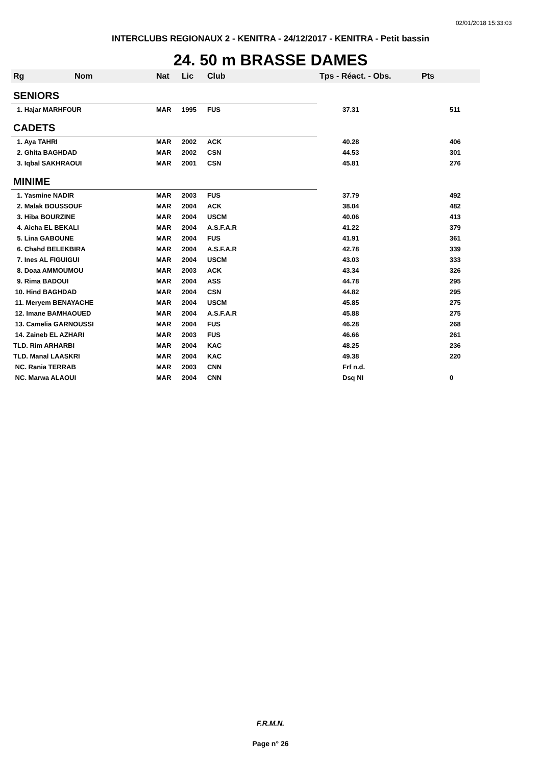02/01/2018 15:33:03
INTERCLUBS REGIONAUX 2 - KENITRA - 24/12/2017 - KENITRA - Petit bassin
24. 50 m BRASSE DAMES
| Rg | Nom | Nat | Lic | Club | Tps - Réact. - Obs. | Pts |
| --- | --- | --- | --- | --- | --- | --- |
| SENIORS | | | | | | |
| 1. Hajar MARHFOUR | | MAR | 1995 | FUS | 37.31 | 511 |
| CADETS | | | | | | |
| 1. Aya TAHRI | | MAR | 2002 | ACK | 40.28 | 406 |
| 2. Ghita BAGHDAD | | MAR | 2002 | CSN | 44.53 | 301 |
| 3. Iqbal SAKHRAOUI | | MAR | 2001 | CSN | 45.81 | 276 |
| MINIME | | | | | | |
| 1. Yasmine NADIR | | MAR | 2003 | FUS | 37.79 | 492 |
| 2. Malak BOUSSOUF | | MAR | 2004 | ACK | 38.04 | 482 |
| 3. Hiba BOURZINE | | MAR | 2004 | USCM | 40.06 | 413 |
| 4. Aicha EL BEKALI | | MAR | 2004 | A.S.F.A.R | 41.22 | 379 |
| 5. Lina GABOUNE | | MAR | 2004 | FUS | 41.91 | 361 |
| 6. Chahd BELEKBIRA | | MAR | 2004 | A.S.F.A.R | 42.78 | 339 |
| 7. Ines AL FIGUIGUI | | MAR | 2004 | USCM | 43.03 | 333 |
| 8. Doaa AMMOUMOU | | MAR | 2003 | ACK | 43.34 | 326 |
| 9. Rima BADOUI | | MAR | 2004 | ASS | 44.78 | 295 |
| 10. Hind BAGHDAD | | MAR | 2004 | CSN | 44.82 | 295 |
| 11. Meryem BENAYACHE | | MAR | 2004 | USCM | 45.85 | 275 |
| 12. Imane BAMHAOUED | | MAR | 2004 | A.S.F.A.R | 45.88 | 275 |
| 13. Camelia GARNOUSSI | | MAR | 2004 | FUS | 46.28 | 268 |
| 14. Zaineb EL AZHARI | | MAR | 2003 | FUS | 46.66 | 261 |
| TLD. Rim ARHARBI | | MAR | 2004 | KAC | 48.25 | 236 |
| TLD. Manal LAASKRI | | MAR | 2004 | KAC | 49.38 | 220 |
| NC. Rania TERRAB | | MAR | 2003 | CNN | Frf n.d. | |
| NC. Marwa ALAOUI | | MAR | 2004 | CNN | Dsq NI | 0 |
F.R.M.N.
Page n° 26